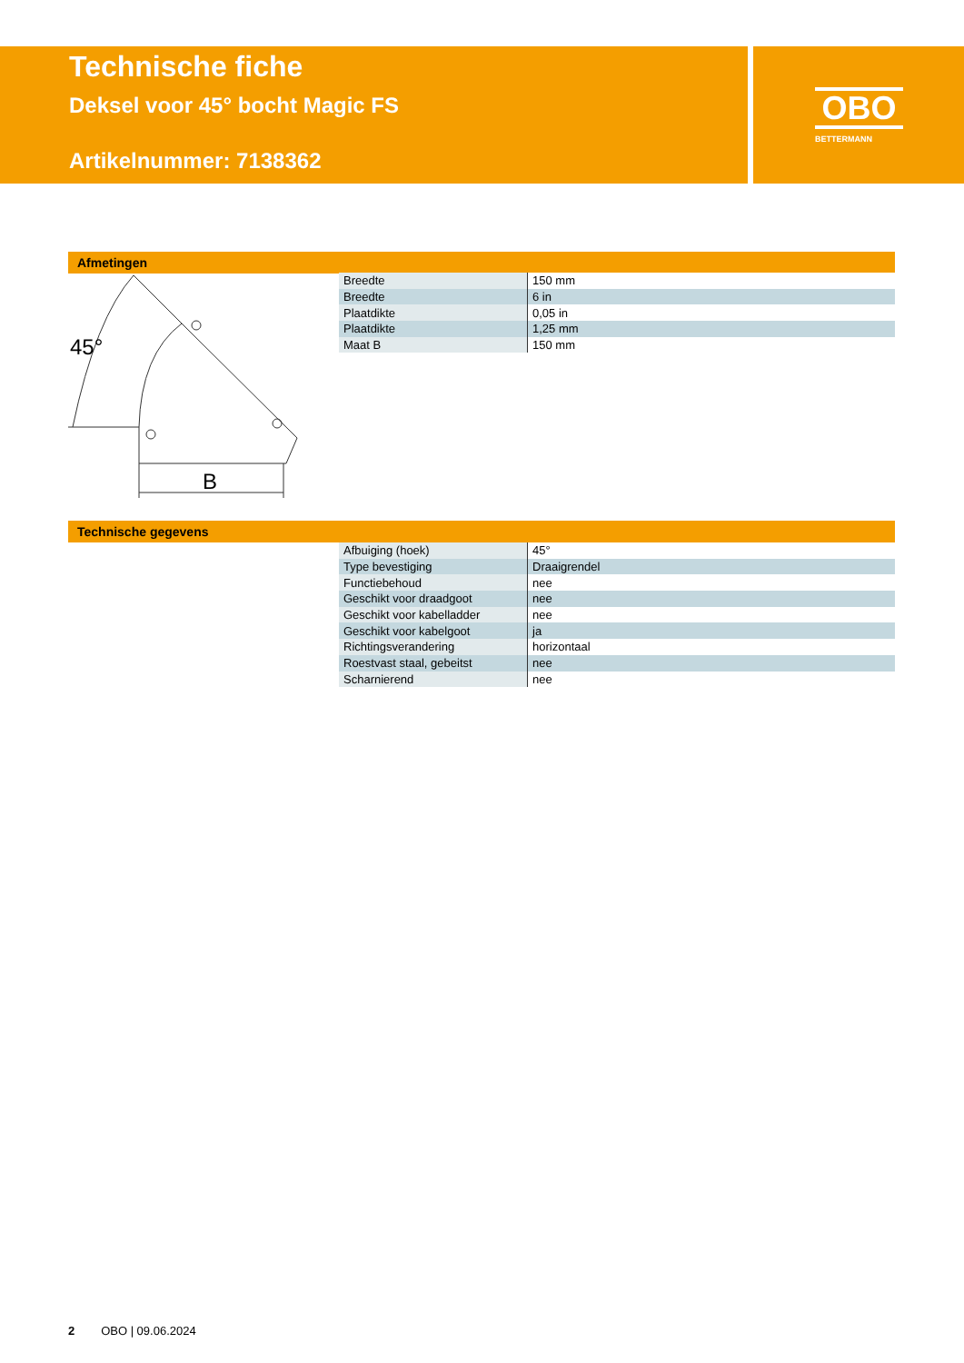Technische fiche
Deksel voor 45° bocht Magic FS
Artikelnummer: 7138362
OBO
BETTERMANN
Afmetingen
45°
B
| Breedte | 150 mm |
| Breedte | 6 in |
| Plaatdikte | 0,05 in |
| Plaatdikte | 1,25 mm |
| Maat B | 150 mm |
Technische gegevens
| Afbuiging (hoek) | 45° |
| Type bevestiging | Draaigrendel |
| Functiebehoud | nee |
| Geschikt voor draadgoot | nee |
| Geschikt voor kabelladder | nee |
| Geschikt voor kabelgoot | ja |
| Richtingsverandering | horizontaal |
| Roestvast staal, gebeitst | nee |
| Scharnierend | nee |
2 OBO | 09.06.2024